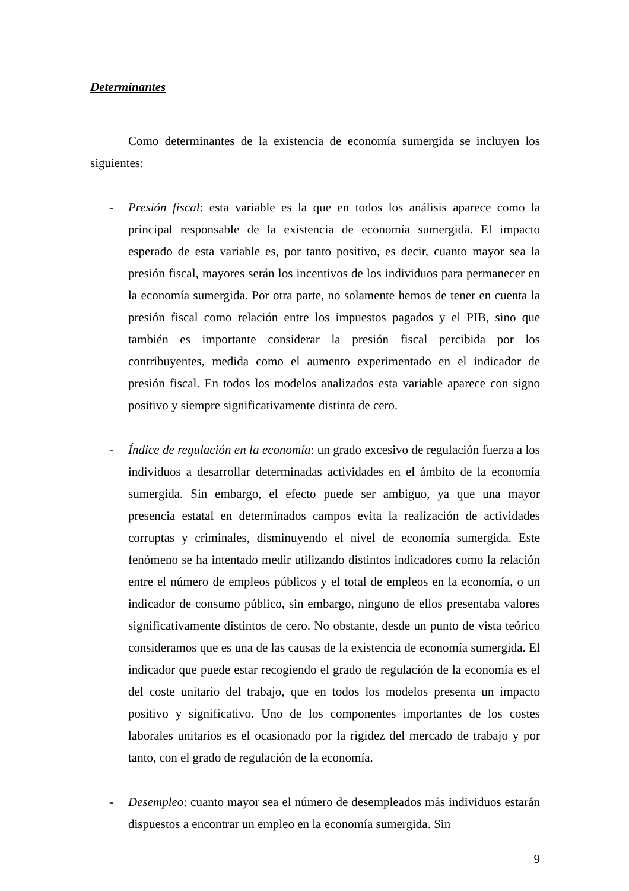Determinantes
Como determinantes de la existencia de economía sumergida se incluyen los siguientes:
- Presión fiscal: esta variable es la que en todos los análisis aparece como la principal responsable de la existencia de economía sumergida. El impacto esperado de esta variable es, por tanto positivo, es decir, cuanto mayor sea la presión fiscal, mayores serán los incentivos de los individuos para permanecer en la economía sumergida. Por otra parte, no solamente hemos de tener en cuenta la presión fiscal como relación entre los impuestos pagados y el PIB, sino que también es importante considerar la presión fiscal percibida por los contribuyentes, medida como el aumento experimentado en el indicador de presión fiscal. En todos los modelos analizados esta variable aparece con signo positivo y siempre significativamente distinta de cero.
- Índice de regulación en la economía: un grado excesivo de regulación fuerza a los individuos a desarrollar determinadas actividades en el ámbito de la economía sumergida. Sin embargo, el efecto puede ser ambiguo, ya que una mayor presencia estatal en determinados campos evita la realización de actividades corruptas y criminales, disminuyendo el nivel de economía sumergida. Este fenómeno se ha intentado medir utilizando distintos indicadores como la relación entre el número de empleos públicos y el total de empleos en la economía, o un indicador de consumo público, sin embargo, ninguno de ellos presentaba valores significativamente distintos de cero. No obstante, desde un punto de vista teórico consideramos que es una de las causas de la existencia de economía sumergida. El indicador que puede estar recogiendo el grado de regulación de la economía es el del coste unitario del trabajo, que en todos los modelos presenta un impacto positivo y significativo. Uno de los componentes importantes de los costes laborales unitarios es el ocasionado por la rigidez del mercado de trabajo y por tanto, con el grado de regulación de la economía.
- Desempleo: cuanto mayor sea el número de desempleados más individuos estarán dispuestos a encontrar un empleo en la economía sumergida. Sin
9